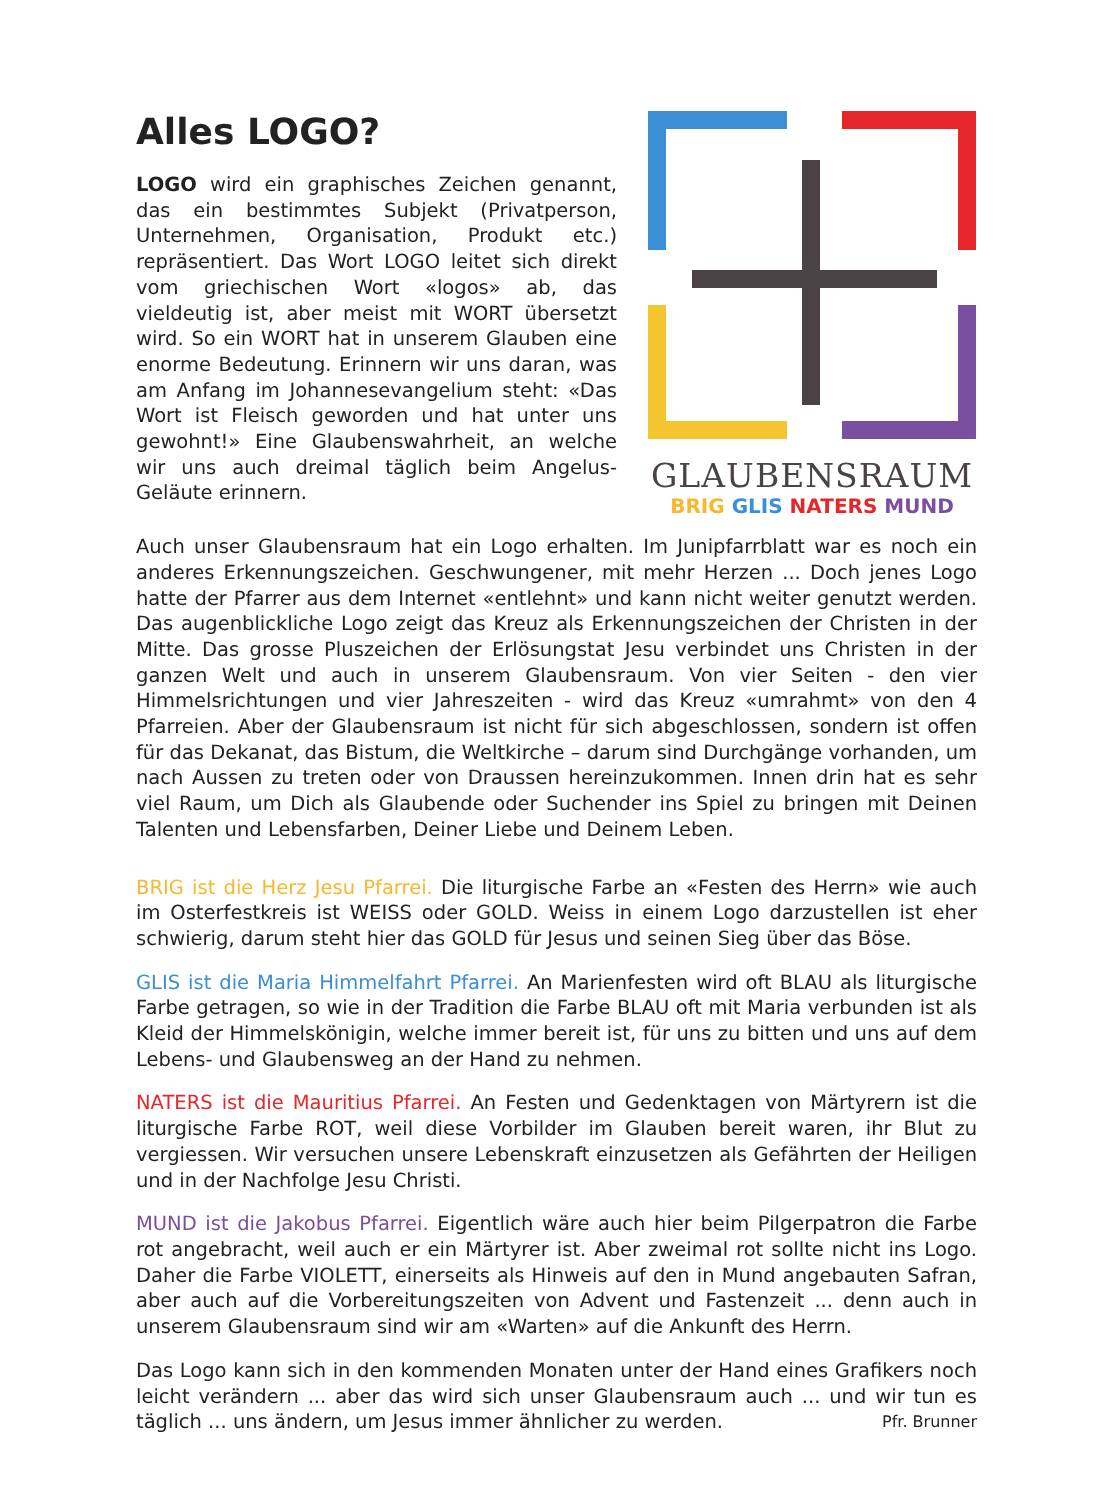Alles LOGO?
LOGO wird ein graphisches Zeichen genannt, das ein bestimmtes Subjekt (Privatperson, Unternehmen, Organisation, Produkt etc.) repräsentiert. Das Wort LOGO leitet sich direkt vom griechischen Wort «logos» ab, das vieldeutig ist, aber meist mit WORT übersetzt wird. So ein WORT hat in unserem Glauben eine enorme Bedeutung. Erinnern wir uns daran, was am Anfang im Johannesevangelium steht: «Das Wort ist Fleisch geworden und hat unter uns gewohnt!» Eine Glaubenswahrheit, an welche wir uns auch dreimal täglich beim Angelus-Geläute erinnern.
GLAUBENSRAUM
BRIG GLIS NATERS MUND
Auch unser Glaubensraum hat ein Logo erhalten. Im Junipfarrblatt war es noch ein anderes Erkennungszeichen. Geschwungener, mit mehr Herzen ... Doch jenes Logo hatte der Pfarrer aus dem Internet «entlehnt» und kann nicht weiter genutzt werden. Das augenblickliche Logo zeigt das Kreuz als Erkennungszeichen der Christen in der Mitte. Das grosse Pluszeichen der Erlösungstat Jesu verbindet uns Christen in der ganzen Welt und auch in unserem Glaubensraum. Von vier Seiten - den vier Himmelsrichtungen und vier Jahreszeiten - wird das Kreuz «umrahmt» von den 4 Pfarreien. Aber der Glaubensraum ist nicht für sich abgeschlossen, sondern ist offen für das Dekanat, das Bistum, die Weltkirche – darum sind Durchgänge vorhanden, um nach Aussen zu treten oder von Draussen hereinzukommen. Innen drin hat es sehr viel Raum, um Dich als Glaubende oder Suchender ins Spiel zu bringen mit Deinen Talenten und Lebensfarben, Deiner Liebe und Deinem Leben.
BRIG ist die Herz Jesu Pfarrei. Die liturgische Farbe an «Festen des Herrn» wie auch im Osterfestkreis ist WEISS oder GOLD. Weiss in einem Logo darzustellen ist eher schwierig, darum steht hier das GOLD für Jesus und seinen Sieg über das Böse.
GLIS ist die Maria Himmelfahrt Pfarrei. An Marienfesten wird oft BLAU als liturgische Farbe getragen, so wie in der Tradition die Farbe BLAU oft mit Maria verbunden ist als Kleid der Himmelskönigin, welche immer bereit ist, für uns zu bitten und uns auf dem Lebens- und Glaubensweg an der Hand zu nehmen.
NATERS ist die Mauritius Pfarrei. An Festen und Gedenktagen von Märtyrern ist die liturgische Farbe ROT, weil diese Vorbilder im Glauben bereit waren, ihr Blut zu vergiessen. Wir versuchen unsere Lebenskraft einzusetzen als Gefährten der Heiligen und in der Nachfolge Jesu Christi.
MUND ist die Jakobus Pfarrei. Eigentlich wäre auch hier beim Pilgerpatron die Farbe rot angebracht, weil auch er ein Märtyrer ist. Aber zweimal rot sollte nicht ins Logo. Daher die Farbe VIOLETT, einerseits als Hinweis auf den in Mund angebauten Safran, aber auch auf die Vorbereitungszeiten von Advent und Fastenzeit ... denn auch in unserem Glaubensraum sind wir am «Warten» auf die Ankunft des Herrn.
Das Logo kann sich in den kommenden Monaten unter der Hand eines Grafikers noch leicht verändern ... aber das wird sich unser Glaubensraum auch ... und wir tun es täglich ... uns ändern, um Jesus immer ähnlicher zu werden. Pfr. Brunner